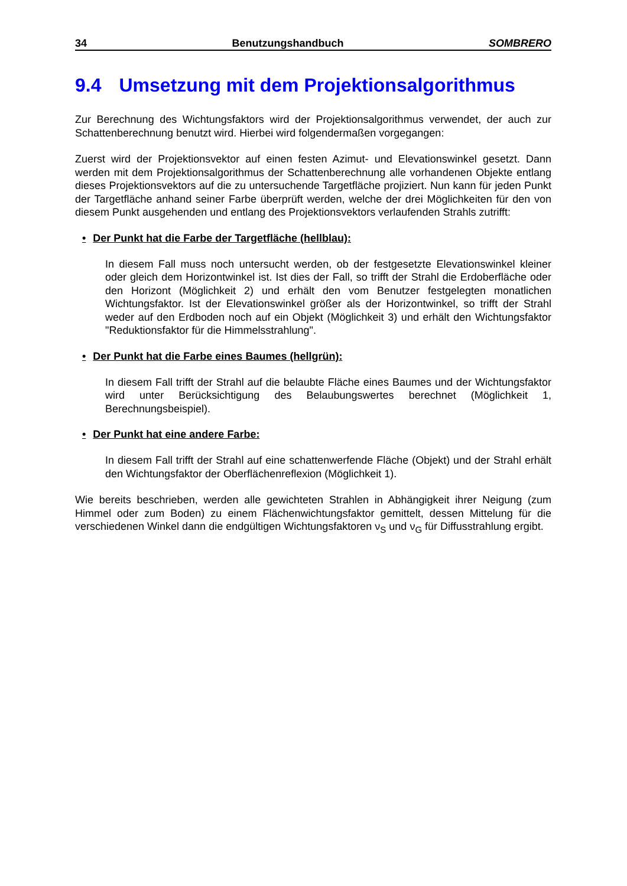34 Benutzungshandbuch SOMBRERO
9.4 Umsetzung mit dem Projektionsalgorithmus
Zur Berechnung des Wichtungsfaktors wird der Projektionsalgorithmus verwendet, der auch zur Schattenberechnung benutzt wird. Hierbei wird folgendermaßen vorgegangen:
Zuerst wird der Projektionsvektor auf einen festen Azimut- und Elevationswinkel gesetzt. Dann werden mit dem Projektionsalgorithmus der Schattenberechnung alle vorhandenen Objekte entlang dieses Projektionsvektors auf die zu untersuchende Targetfläche projiziert. Nun kann für jeden Punkt der Targetfläche anhand seiner Farbe überprüft werden, welche der drei Möglichkeiten für den von diesem Punkt ausgehenden und entlang des Projektionsvektors verlaufenden Strahls zutrifft:
• Der Punkt hat die Farbe der Targetfläche (hellblau):
In diesem Fall muss noch untersucht werden, ob der festgesetzte Elevationswinkel kleiner oder gleich dem Horizontwinkel ist. Ist dies der Fall, so trifft der Strahl die Erdoberfläche oder den Horizont (Möglichkeit 2) und erhält den vom Benutzer festgelegten monatlichen Wichtungsfaktor. Ist der Elevationswinkel größer als der Horizontwinkel, so trifft der Strahl weder auf den Erdboden noch auf ein Objekt (Möglichkeit 3) und erhält den Wichtungsfaktor "Reduktionsfaktor für die Himmelsstrahlung".
• Der Punkt hat die Farbe eines Baumes (hellgrün):
In diesem Fall trifft der Strahl auf die belaubte Fläche eines Baumes und der Wichtungsfaktor wird unter Berücksichtigung des Belaubungswertes berechnet (Möglichkeit 1, Berechnungsbeispiel).
• Der Punkt hat eine andere Farbe:
In diesem Fall trifft der Strahl auf eine schattenwerfende Fläche (Objekt) und der Strahl erhält den Wichtungsfaktor der Oberflächenreflexion (Möglichkeit 1).
Wie bereits beschrieben, werden alle gewichteten Strahlen in Abhängigkeit ihrer Neigung (zum Himmel oder zum Boden) zu einem Flächenwichtungsfaktor gemittelt, dessen Mittelung für die verschiedenen Winkel dann die endgültigen Wichtungsfaktoren ν<sub>S</sub> und ν<sub>G</sub> für Diffusstrahlung ergibt.